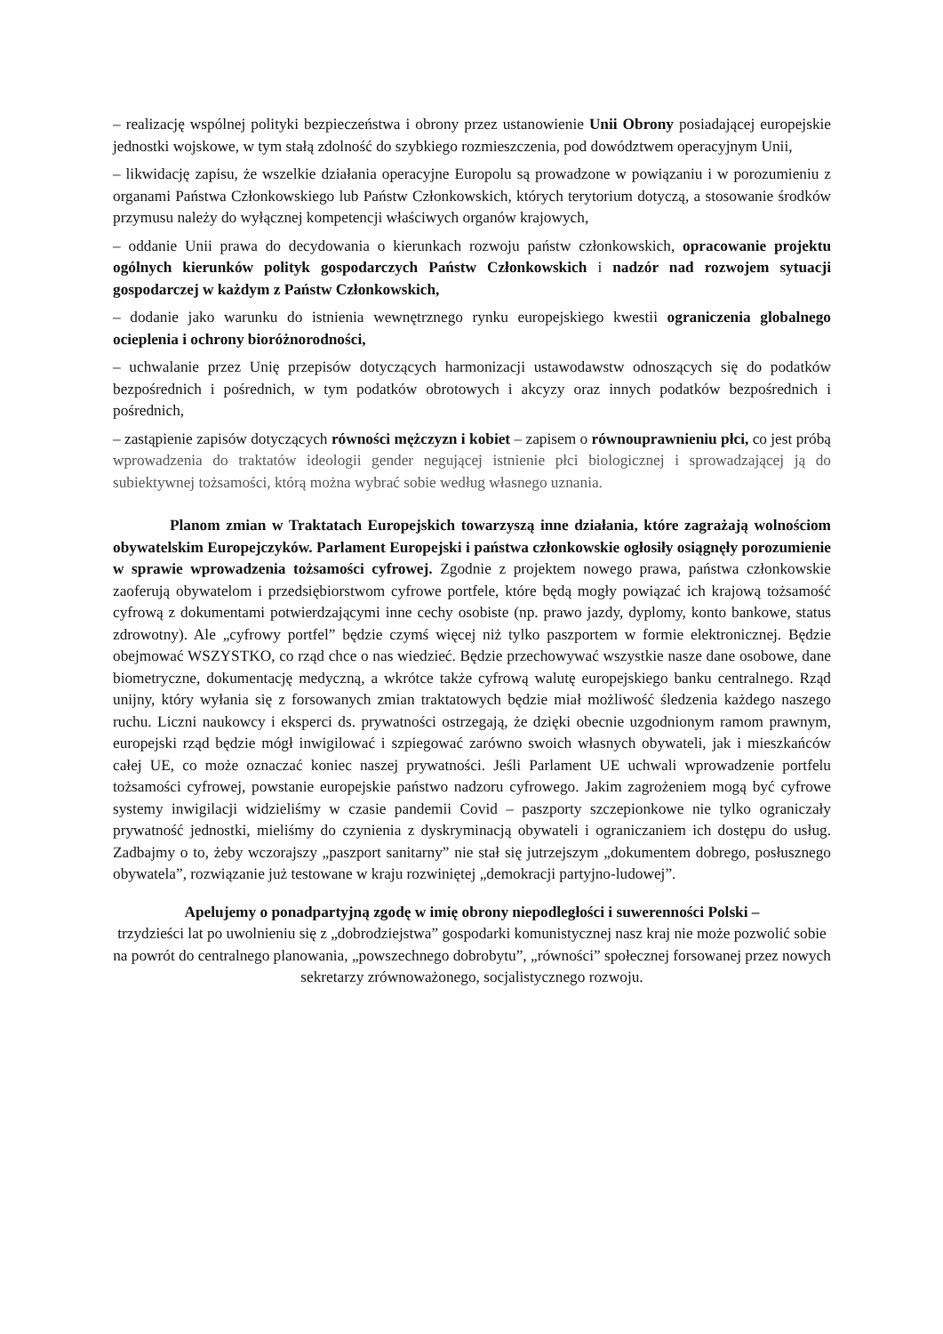– realizację wspólnej polityki bezpieczeństwa i obrony przez ustanowienie Unii Obrony posiadającej europejskie jednostki wojskowe, w tym stałą zdolność do szybkiego rozmieszczenia, pod dowództwem operacyjnym Unii,
– likwidację zapisu, że wszelkie działania operacyjne Europolu są prowadzone w powiązaniu i w porozumieniu z organami Państwa Członkowskiego lub Państw Członkowskich, których terytorium dotyczą, a stosowanie środków przymusu należy do wyłącznej kompetencji właściwych organów krajowych,
– oddanie Unii prawa do decydowania o kierunkach rozwoju państw członkowskich, opracowanie projektu ogólnych kierunków polityk gospodarczych Państw Członkowskich i nadzór nad rozwojem sytuacji gospodarczej w każdym z Państw Członkowskich,
– dodanie jako warunku do istnienia wewnętrznego rynku europejskiego kwestii ograniczenia globalnego ocieplenia i ochrony bioróżnorodności,
– uchwalanie przez Unię przepisów dotyczących harmonizacji ustawodawstw odnoszących się do podatków bezpośrednich i pośrednich, w tym podatków obrotowych i akcyzy oraz innych podatków bezpośrednich i pośrednich,
– zastąpienie zapisów dotyczących równości mężczyzn i kobiet – zapisem o równouprawnieniu płci, co jest próbą wprowadzenia do traktatów ideologii gender negującej istnienie płci biologicznej i sprowadzającej ją do subiektywnej tożsamości, którą można wybrać sobie według własnego uznania.
Planom zmian w Traktatach Europejskich towarzyszą inne działania, które zagrażają wolnościom obywatelskim Europejczyków. Parlament Europejski i państwa członkowskie ogłosiły osiągnęły porozumienie w sprawie wprowadzenia tożsamości cyfrowej. Zgodnie z projektem nowego prawa, państwa członkowskie zaoferują obywatelom i przedsiębiorstwom cyfrowe portfele, które będą mogły powiązać ich krajową tożsamość cyfrową z dokumentami potwierdzającymi inne cechy osobiste (np. prawo jazdy, dyplomy, konto bankowe, status zdrowotny). Ale „cyfrowy portfel” będzie czymś więcej niż tylko paszportem w formie elektronicznej. Będzie obejmować WSZYSTKO, co rząd chce o nas wiedzieć. Będzie przechowywać wszystkie nasze dane osobowe, dane biometryczne, dokumentację medyczną, a wkrótce także cyfrową walutę europejskiego banku centralnego. Rząd unijny, który wyłania się z forsowanych zmian traktatowych będzie miał możliwość śledzenia każdego naszego ruchu. Liczni naukowcy i eksperci ds. prywatności ostrzegają, że dzięki obecnie uzgodnionym ramom prawnym, europejski rząd będzie mógł inwigilować i szpiegować zarówno swoich własnych obywateli, jak i mieszkańców całej UE, co może oznaczać koniec naszej prywatności. Jeśli Parlament UE uchwali wprowadzenie portfelu tożsamości cyfrowej, powstanie europejskie państwo nadzoru cyfrowego. Jakim zagrożeniem mogą być cyfrowe systemy inwigilacji widzieliśmy w czasie pandemii Covid – paszporty szczepionkowe nie tylko ograniczały prywatność jednostki, mieliśmy do czynienia z dyskryminacją obywateli i ograniczaniem ich dostępu do usług. Zadbajmy o to, żeby wczorajszy „paszport sanitarny” nie stał się jutrzejszym „dokumentem dobrego, posłusznego obywatela”, rozwiązanie już testowane w kraju rozwiniętej „demokracji partyjno-ludowej”.
Apelujemy o ponadpartyjną zgodę w imię obrony niepodległości i suwerenności Polski –
trzydzieści lat po uwolnieniu się z „dobrodziejstwa” gospodarki komunistycznej nasz kraj nie może pozwolić sobie na powrót do centralnego planowania, „powszechnego dobrobytu”, „równości” społecznej forsowanej przez nowych sekretarzy zrównoważonego, socjalistycznego rozwoju.